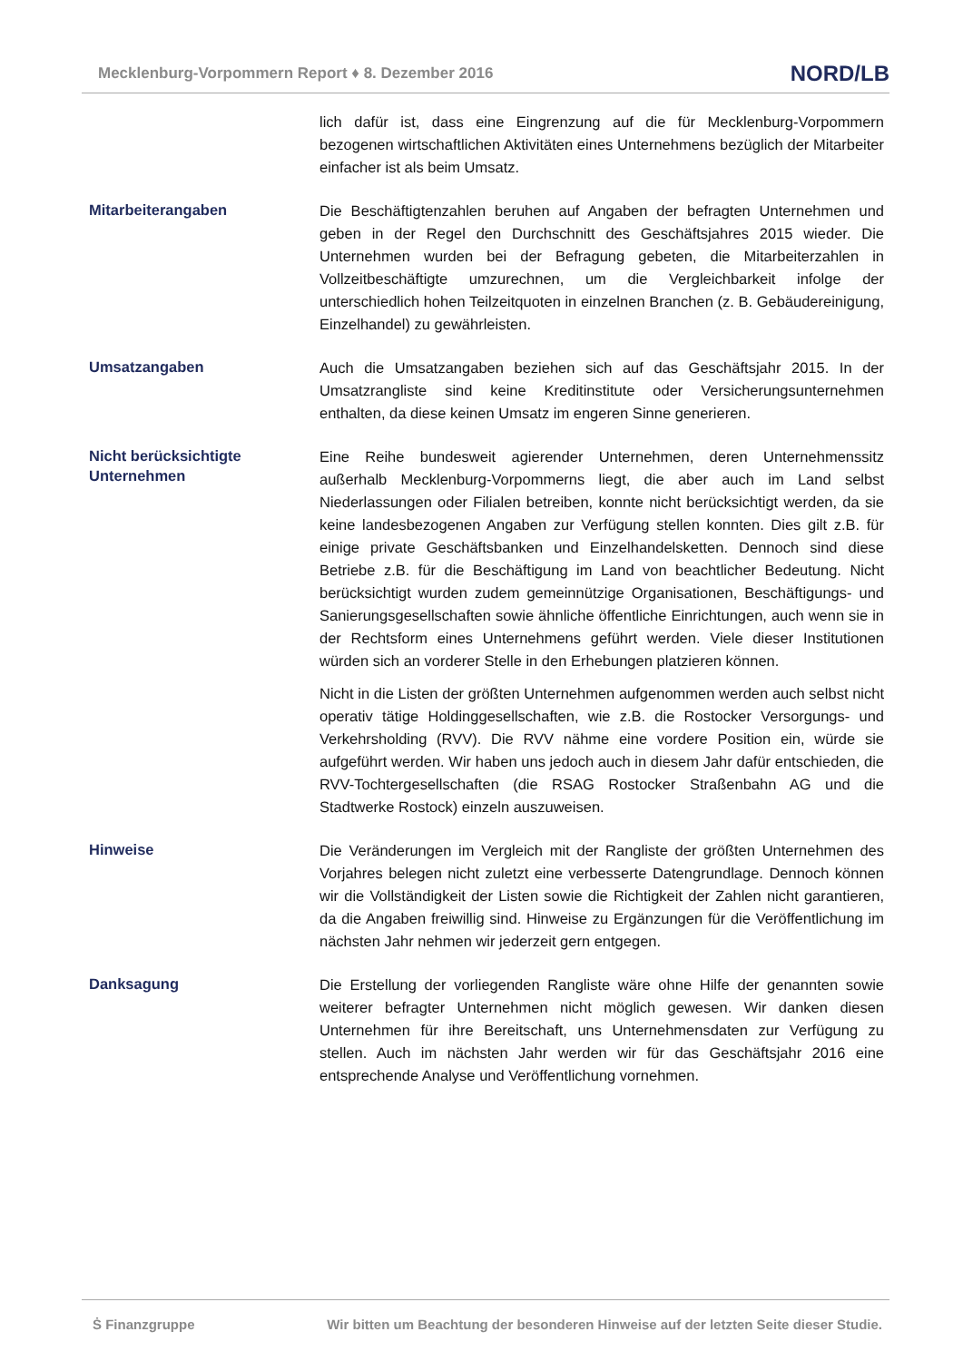Mecklenburg-Vorpommern Report ♦ 8. Dezember 2016 NORD/LB
lich dafür ist, dass eine Eingrenzung auf die für Mecklenburg-Vorpommern bezogenen wirtschaftlichen Aktivitäten eines Unternehmens bezüglich der Mitarbeiter einfacher ist als beim Umsatz.
Mitarbeiterangaben
Die Beschäftigtenzahlen beruhen auf Angaben der befragten Unternehmen und geben in der Regel den Durchschnitt des Geschäftsjahres 2015 wieder. Die Unternehmen wurden bei der Befragung gebeten, die Mitarbeiterzahlen in Vollzeitbeschäftigte umzurechnen, um die Vergleichbarkeit infolge der unterschiedlich hohen Teilzeitquoten in einzelnen Branchen (z. B. Gebäudereinigung, Einzelhandel) zu gewährleisten.
Umsatzangaben
Auch die Umsatzangaben beziehen sich auf das Geschäftsjahr 2015. In der Umsatzrangliste sind keine Kreditinstitute oder Versicherungsunternehmen enthalten, da diese keinen Umsatz im engeren Sinne generieren.
Nicht berücksichtigte Unternehmen
Eine Reihe bundesweit agierender Unternehmen, deren Unternehmenssitz außerhalb Mecklenburg-Vorpommerns liegt, die aber auch im Land selbst Niederlassungen oder Filialen betreiben, konnte nicht berücksichtigt werden, da sie keine landesbezogenen Angaben zur Verfügung stellen konnten. Dies gilt z.B. für einige private Geschäftsbanken und Einzelhandelsketten. Dennoch sind diese Betriebe z.B. für die Beschäftigung im Land von beachtlicher Bedeutung. Nicht berücksichtigt wurden zudem gemeinnützige Organisationen, Beschäftigungs- und Sanierungsgesellschaften sowie ähnliche öffentliche Einrichtungen, auch wenn sie in der Rechtsform eines Unternehmens geführt werden. Viele dieser Institutionen würden sich an vorderer Stelle in den Erhebungen platzieren können.
Nicht in die Listen der größten Unternehmen aufgenommen werden auch selbst nicht operativ tätige Holdinggesellschaften, wie z.B. die Rostocker Versorgungs- und Verkehrsholding (RVV). Die RVV nähme eine vordere Position ein, würde sie aufgeführt werden. Wir haben uns jedoch auch in diesem Jahr dafür entschieden, die RVV-Tochtergesellschaften (die RSAG Rostocker Straßenbahn AG und die Stadtwerke Rostock) einzeln auszuweisen.
Hinweise
Die Veränderungen im Vergleich mit der Rangliste der größten Unternehmen des Vorjahres belegen nicht zuletzt eine verbesserte Datengrundlage. Dennoch können wir die Vollständigkeit der Listen sowie die Richtigkeit der Zahlen nicht garantieren, da die Angaben freiwillig sind. Hinweise zu Ergänzungen für die Veröffentlichung im nächsten Jahr nehmen wir jederzeit gern entgegen.
Danksagung
Die Erstellung der vorliegenden Rangliste wäre ohne Hilfe der genannten sowie weiterer befragter Unternehmen nicht möglich gewesen. Wir danken diesen Unternehmen für ihre Bereitschaft, uns Unternehmensdaten zur Verfügung zu stellen. Auch im nächsten Jahr werden wir für das Geschäftsjahr 2016 eine entsprechende Analyse und Veröffentlichung vornehmen.
Ṡ Finanzgruppe Wir bitten um Beachtung der besonderen Hinweise auf der letzten Seite dieser Studie.